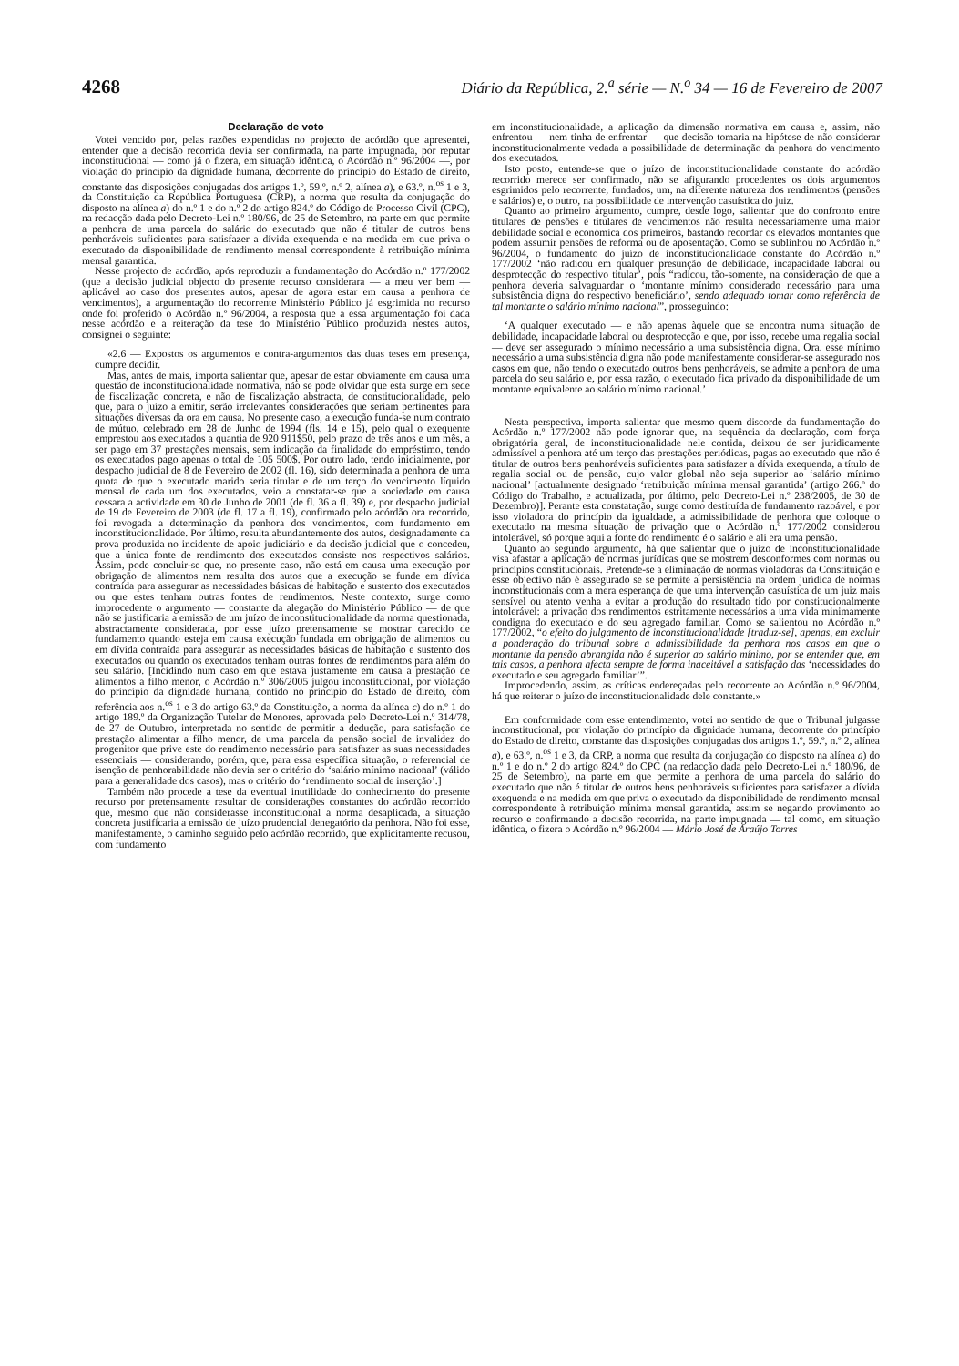4268 Diário da República, 2.<sup>a</sup> série — N.<sup>o</sup> 34 — 16 de Fevereiro de 2007
Declaração de voto
Votei vencido por, pelas razões expendidas no projecto de acórdão que apresentei, entender que a decisão recorrida devia ser confirmada, na parte impugnada, por reputar inconstitucional — como já o fizera, em situação idêntica, o Acórdão n.º 96/2004 —, por violação do princípio da dignidade humana, decorrente do princípio do Estado de direito, constante das disposições conjugadas dos artigos 1.º, 59.º, n.º 2, alínea a), e 63.º, n.<sup>os</sup> 1 e 3, da Constituição da República Portuguesa (CRP), a norma que resulta da conjugação do disposto na alínea a) do n.º 1 e do n.º 2 do artigo 824.º do Código de Processo Civil (CPC), na redacção dada pelo Decreto-Lei n.º 180/96, de 25 de Setembro, na parte em que permite a penhora de uma parcela do salário do executado que não é titular de outros bens penhoráveis suficientes para satisfazer a dívida exequenda e na medida em que priva o executado da disponibilidade de rendimento mensal correspondente à retribuição mínima mensal garantida.
Nesse projecto de acórdão, após reproduzir a fundamentação do Acórdão n.º 177/2002 (que a decisão judicial objecto do presente recurso considerara — a meu ver bem — aplicável ao caso dos presentes autos, apesar de agora estar em causa a penhora de vencimentos), a argumentação do recorrente Ministério Público já esgrimida no recurso onde foi proferido o Acórdão n.º 96/2004, a resposta que a essa argumentação foi dada nesse acórdão e a reiteração da tese do Ministério Público produzida nestes autos, consignei o seguinte:
«2.6 — Expostos os argumentos e contra-argumentos das duas teses em presença, cumpre decidir.
Mas, antes de mais, importa salientar que, apesar de estar obviamente em causa uma questão de inconstitucionalidade normativa, não se pode olvidar que esta surge em sede de fiscalização concreta, e não de fiscalização abstracta, de constitucionalidade, pelo que, para o juízo a emitir, serão irrelevantes considerações que seriam pertinentes para situações diversas da ora em causa. No presente caso, a execução funda-se num contrato de mútuo, celebrado em 28 de Junho de 1994 (fls. 14 e 15), pelo qual o exequente emprestou aos executados a quantia de 920 911$50, pelo prazo de três anos e um mês, a ser pago em 37 prestações mensais, sem indicação da finalidade do empréstimo, tendo os executados pago apenas o total de 105 500$. Por outro lado, tendo inicialmente, por despacho judicial de 8 de Fevereiro de 2002 (fl. 16), sido determinada a penhora de uma quota de que o executado marido seria titular e de um terço do vencimento líquido mensal de cada um dos executados, veio a constatar-se que a sociedade em causa cessara a actividade em 30 de Junho de 2001 (de fl. 36 a fl. 39) e, por despacho judicial de 19 de Fevereiro de 2003 (de fl. 17 a fl. 19), confirmado pelo acórdão ora recorrido, foi revogada a determinação da penhora dos vencimentos, com fundamento em inconstitucionalidade. Por último, resulta abundantemente dos autos, designadamente da prova produzida no incidente de apoio judiciário e da decisão judicial que o concedeu, que a única fonte de rendimento dos executados consiste nos respectivos salários. Assim, pode concluir-se que, no presente caso, não está em causa uma execução por obrigação de alimentos nem resulta dos autos que a execução se funde em dívida contraída para assegurar as necessidades básicas de habitação e sustento dos executados ou que estes tenham outras fontes de rendimentos. Neste contexto, surge como improcedente o argumento — constante da alegação do Ministério Público — de que não se justificaria a emissão de um juízo de inconstitucionalidade da norma questionada, abstractamente considerada, por esse juízo pretensamente se mostrar carecido de fundamento quando esteja em causa execução fundada em obrigação de alimentos ou em dívida contraída para assegurar as necessidades básicas de habitação e sustento dos executados ou quando os executados tenham outras fontes de rendimentos para além do seu salário. [Incidindo num caso em que estava justamente em causa a prestação de alimentos a filho menor, o Acórdão n.º 306/2005 julgou inconstitucional, por violação do princípio da dignidade humana, contido no princípio do Estado de direito, com referência aos n.<sup>os</sup> 1 e 3 do artigo 63.º da Constituição, a norma da alínea c) do n.º 1 do artigo 189.º da Organização Tutelar de Menores, aprovada pelo Decreto-Lei n.º 314/78, de 27 de Outubro, interpretada no sentido de permitir a dedução, para satisfação de prestação alimentar a filho menor, de uma parcela da pensão social de invalidez do progenitor que prive este do rendimento necessário para satisfazer as suas necessidades essenciais — considerando, porém, que, para essa específica situação, o referencial de isenção de penhorabilidade não devia ser o critério do ‘salário mínimo nacional’ (válido para a generalidade dos casos), mas o critério do ‘rendimento social de inserção’.]
Também não procede a tese da eventual inutilidade do conhecimento do presente recurso por pretensamente resultar de considerações constantes do acórdão recorrido que, mesmo que não considerasse inconstitucional a norma desaplicada, a situação concreta justificaria a emissão de juízo prudencial denegatório da penhora. Não foi esse, manifestamente, o caminho seguido pelo acórdão recorrido, que explicitamente recusou, com fundamento
em inconstitucionalidade, a aplicação da dimensão normativa em causa e, assim, não enfrentou — nem tinha de enfrentar — que decisão tomaria na hipótese de não considerar inconstitucionalmente vedada a possibilidade de determinação da penhora do vencimento dos executados.
Isto posto, entende-se que o juízo de inconstitucionalidade constante do acórdão recorrido merece ser confirmado, não se afigurando procedentes os dois argumentos esgrimidos pelo recorrente, fundados, um, na diferente natureza dos rendimentos (pensões e salários) e, o outro, na possibilidade de intervenção casuística do juiz.
Quanto ao primeiro argumento, cumpre, desde logo, salientar que do confronto entre titulares de pensões e titulares de vencimentos não resulta necessariamente uma maior debilidade social e económica dos primeiros, bastando recordar os elevados montantes que podem assumir pensões de reforma ou de aposentação. Como se sublinhou no Acórdão n.º 96/2004, o fundamento do juízo de inconstitucionalidade constante do Acórdão n.º 177/2002 ‘não radicou em qualquer presunção de debilidade, incapacidade laboral ou desprotecção do respectivo titular’, pois “radicou, tão-somente, na consideração de que a penhora deveria salvaguardar o ‘montante mínimo considerado necessário para uma subsistência digna do respectivo beneficiário’, sendo adequado tomar como referência de tal montante o salário mínimo nacional”, prosseguindo:
‘A qualquer executado — e não apenas àquele que se encontra numa situação de debilidade, incapacidade laboral ou desprotecção e que, por isso, recebe uma regalia social — deve ser assegurado o mínimo necessário a uma subsistência digna. Ora, esse mínimo necessário a uma subsistência digna não pode manifestamente considerar-se assegurado nos casos em que, não tendo o executado outros bens penhoráveis, se admite a penhora de uma parcela do seu salário e, por essa razão, o executado fica privado da disponibilidade de um montante equivalente ao salário mínimo nacional.’
Nesta perspectiva, importa salientar que mesmo quem discorde da fundamentação do Acórdão n.º 177/2002 não pode ignorar que, na sequência da declaração, com força obrigatória geral, de inconstitucionalidade nele contida, deixou de ser juridicamente admissível a penhora até um terço das prestações periódicas, pagas ao executado que não é titular de outros bens penhoráveis suficientes para satisfazer a dívida exequenda, a título de regalia social ou de pensão, cujo valor global não seja superior ao ‘salário mínimo nacional’ [actualmente designado ‘retribuição mínima mensal garantida’ (artigo 266.º do Código do Trabalho, e actualizada, por último, pelo Decreto-Lei n.º 238/2005, de 30 de Dezembro)]. Perante esta constatação, surge como destituída de fundamento razoável, e por isso violadora do princípio da igualdade, a admissibilidade de penhora que coloque o executado na mesma situação de privação que o Acórdão n.º 177/2002 considerou intolerável, só porque aqui a fonte do rendimento é o salário e ali era uma pensão.
Quanto ao segundo argumento, há que salientar que o juízo de inconstitucionalidade visa afastar a aplicação de normas jurídicas que se mostrem desconformes com normas ou princípios constitucionais. Pretende-se a eliminação de normas violadoras da Constituição e esse objectivo não é assegurado se se permite a persistência na ordem jurídica de normas inconstitucionais com a mera esperança de que uma intervenção casuística de um juiz mais sensível ou atento venha a evitar a produção do resultado tido por constitucionalmente intolerável: a privação dos rendimentos estritamente necessários a uma vida minimamente condigna do executado e do seu agregado familiar. Como se salientou no Acórdão n.º 177/2002, “o efeito do julgamento de inconstitucionalidade [traduz-se], apenas, em excluir a ponderação do tribunal sobre a admissibilidade da penhora nos casos em que o montante da pensão abrangida não é superior ao salário mínimo, por se entender que, em tais casos, a penhora afecta sempre de forma inaceitável a satisfação das ‘necessidades do executado e seu agregado familiar’”.
Improcedendo, assim, as críticas endereçadas pelo recorrente ao Acórdão n.º 96/2004, há que reiterar o juízo de inconstitucionalidade dele constante.»
Em conformidade com esse entendimento, votei no sentido de que o Tribunal julgasse inconstitucional, por violação do princípio da dignidade humana, decorrente do princípio do Estado de direito, constante das disposições conjugadas dos artigos 1.º, 59.º, n.º 2, alínea a), e 63.º, n.<sup>os</sup> 1 e 3, da CRP, a norma que resulta da conjugação do disposto na alínea a) do n.º 1 e do n.º 2 do artigo 824.º do CPC (na redacção dada pelo Decreto-Lei n.º 180/96, de 25 de Setembro), na parte em que permite a penhora de uma parcela do salário do executado que não é titular de outros bens penhoráveis suficientes para satisfazer a dívida exequenda e na medida em que priva o executado da disponibilidade de rendimento mensal correspondente à retribuição mínima mensal garantida, assim se negando provimento ao recurso e confirmando a decisão recorrida, na parte impugnada — tal como, em situação idêntica, o fizera o Acórdão n.º 96/2004 — Mário José de Araújo Torres